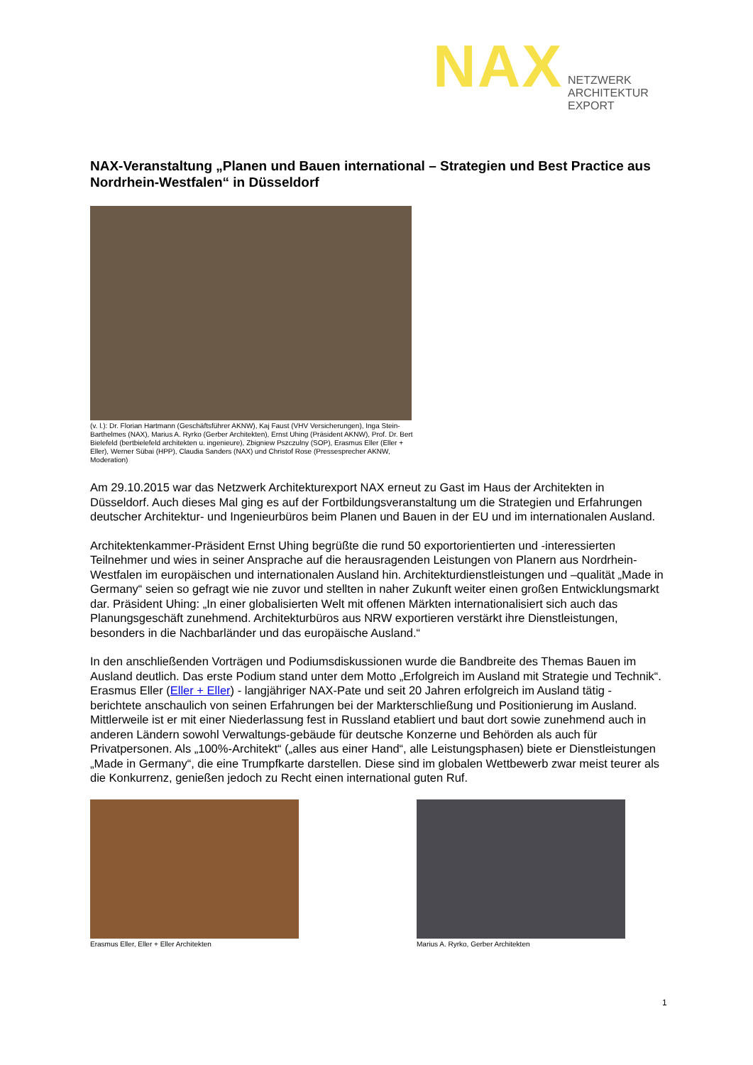NAX
NETZWERK
ARCHITEKTUR
EXPORT
NAX-Veranstaltung „Planen und Bauen international – Strategien und Best Practice aus Nordrhein-Westfalen“ in Düsseldorf
(v. l.): Dr. Florian Hartmann (Geschäftsführer AKNW), Kaj Faust (VHV Versicherungen), Inga Stein-Barthelmes (NAX), Marius A. Ryrko (Gerber Architekten), Ernst Uhing (Präsident AKNW), Prof. Dr. Bert Bielefeld (bertbielefeld architekten u. ingenieure), Zbigniew Pszczulny (SOP), Erasmus Eller (Eller + Eller), Werner Sübai (HPP), Claudia Sanders (NAX) und Christof Rose (Pressesprecher AKNW, Moderation)
Am 29.10.2015 war das Netzwerk Architekturexport NAX erneut zu Gast im Haus der Architekten in Düsseldorf. Auch dieses Mal ging es auf der Fortbildungsveranstaltung um die Strategien und Erfahrungen deutscher Architektur- und Ingenieurbüros beim Planen und Bauen in der EU und im internationalen Ausland.
Architektenkammer-Präsident Ernst Uhing begrüßte die rund 50 exportorientierten und -interessierten Teilnehmer und wies in seiner Ansprache auf die herausragenden Leistungen von Planern aus Nordrhein-Westfalen im europäischen und internationalen Ausland hin. Architekturdienstleistungen und –qualität „Made in Germany“ seien so gefragt wie nie zuvor und stellten in naher Zukunft weiter einen großen Entwicklungsmarkt dar. Präsident Uhing: „In einer globalisierten Welt mit offenen Märkten internationalisiert sich auch das Planungsgeschäft zunehmend. Architekturbüros aus NRW exportieren verstärkt ihre Dienstleistungen, besonders in die Nachbarländer und das europäische Ausland.“
In den anschließenden Vorträgen und Podiumsdiskussionen wurde die Bandbreite des Themas Bauen im Ausland deutlich. Das erste Podium stand unter dem Motto „Erfolgreich im Ausland mit Strategie und Technik“. Erasmus Eller (Eller + Eller) - langjähriger NAX-Pate und seit 20 Jahren erfolgreich im Ausland tätig - berichtete anschaulich von seinen Erfahrungen bei der Markterschließung und Positionierung im Ausland. Mittlerweile ist er mit einer Niederlassung fest in Russland etabliert und baut dort sowie zunehmend auch in anderen Ländern sowohl Verwaltungs-gebäude für deutsche Konzerne und Behörden als auch für Privatpersonen. Als „100%-Architekt“ („alles aus einer Hand“, alle Leistungsphasen) biete er Dienstleistungen „Made in Germany“, die eine Trumpfkarte darstellen. Diese sind im globalen Wettbewerb zwar meist teurer als die Konkurrenz, genießen jedoch zu Recht einen international guten Ruf.
Erasmus Eller, Eller + Eller Architekten
Marius A. Ryrko, Gerber Architekten
1